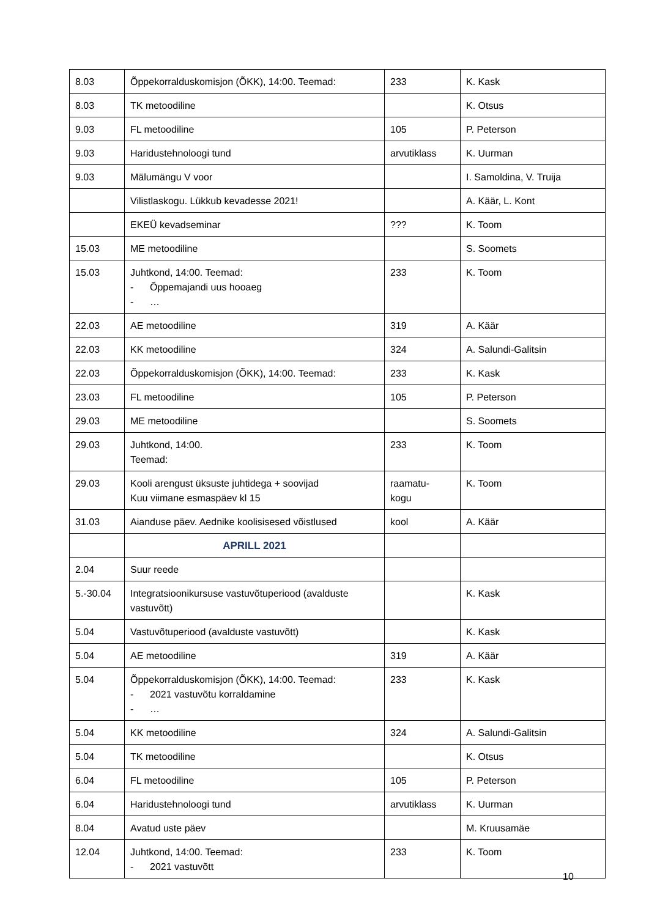| 8.03 | Õppekorralduskomisjon (ÕKK), 14:00. Teemad: | 233 | K. Kask |
| 8.03 | TK metoodiline | | K. Otsus |
| 9.03 | FL metoodiline | 105 | P. Peterson |
| 9.03 | Haridustehnoloogi tund | arvutiklass | K. Uurman |
| 9.03 | Mälumängu V voor | | I. Samoldina, V. Truija |
| | Vilistlaskogu. Lükkub kevadesse 2021! | | A. Käär, L. Kont |
| | EKEÜ kevadseminar | ??? | K. Toom |
| 15.03 | ME metoodiline | | S. Soomets |
| 15.03 | Juhtkond, 14:00. Teemad: - Õppemajandi uus hooaeg - … | 233 | K. Toom |
| 22.03 | AE metoodiline | 319 | A. Käär |
| 22.03 | KK metoodiline | 324 | A. Salundi-Galitsin |
| 22.03 | Õppekorralduskomisjon (ÕKK), 14:00. Teemad: | 233 | K. Kask |
| 23.03 | FL metoodiline | 105 | P. Peterson |
| 29.03 | ME metoodiline | | S. Soomets |
| 29.03 | Juhtkond, 14:00. Teemad: | 233 | K. Toom |
| 29.03 | Kooli arengust üksuste juhtidega + soovijad Kuu viimane esmaspäev kl 15 | raamatu- kogu | K. Toom |
| 31.03 | Aianduse päev. Aednike koolisisesed võistlused | kool | A. Käär |
| | APRILL 2021 | | |
| 2.04 | Suur reede | | |
| 5.-30.04 | Integratsioonikursuse vastuvõtuperiood (avalduste vastuvõtt) | | K. Kask |
| 5.04 | Vastuvõtuperiood (avalduste vastuvõtt) | | K. Kask |
| 5.04 | AE metoodiline | 319 | A. Käär |
| 5.04 | Õppekorralduskomisjon (ÕKK), 14:00. Teemad: - 2021 vastuvõtu korraldamine - … | 233 | K. Kask |
| 5.04 | KK metoodiline | 324 | A. Salundi-Galitsin |
| 5.04 | TK metoodiline | | K. Otsus |
| 6.04 | FL metoodiline | 105 | P. Peterson |
| 6.04 | Haridustehnoloogi tund | arvutiklass | K. Uurman |
| 8.04 | Avatud uste päev | | M. Kruusamäe |
| 12.04 | Juhtkond, 14:00. Teemad: - 2021 vastuvõtt | 233 | K. Toom |
10